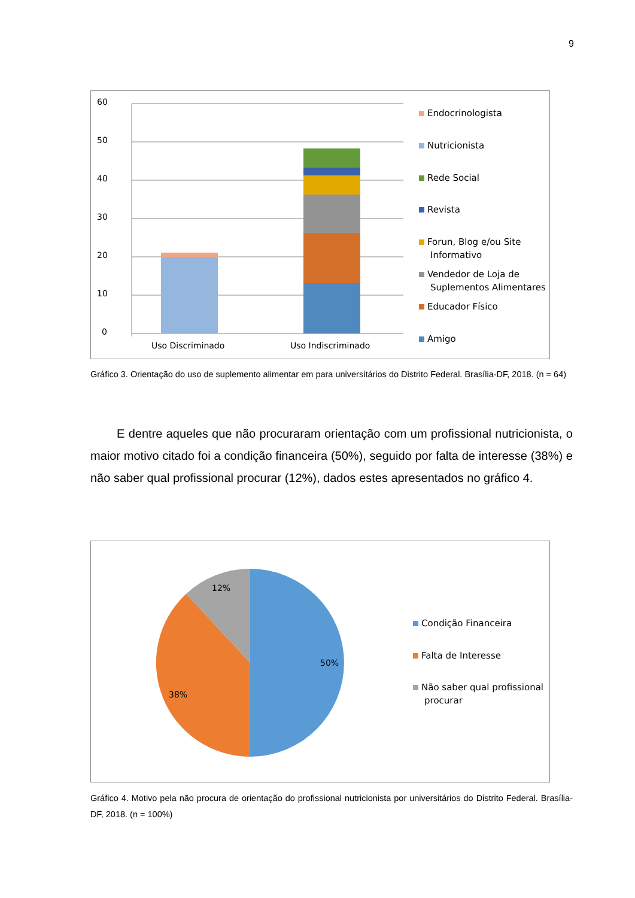9
60
50
40
30
20
10
0
Uso Discriminado Uso Indiscriminado
Endocrinologista
Nutricionista
Rede Social
Revista
Forun, Blog e/ou Site
Informativo
Vendedor de Loja de
Suplementos Alimentares
Educador Físico
Amigo
Gráfico 3. Orientação do uso de suplemento alimentar em para universitários do Distrito Federal. Brasília-DF, 2018. (n = 64)
E dentre aqueles que não procuraram orientação com um profissional nutricionista, o maior motivo citado foi a condição financeira (50%), seguido por falta de interesse (38%) e não saber qual profissional procurar (12%), dados estes apresentados no gráfico 4.
12%
50%
38%
Condição Financeira
Falta de Interesse
Não saber qual profissional
procurar
Gráfico 4. Motivo pela não procura de orientação do profissional nutricionista por universitários do Distrito Federal. Brasília-DF, 2018. (n = 100%)